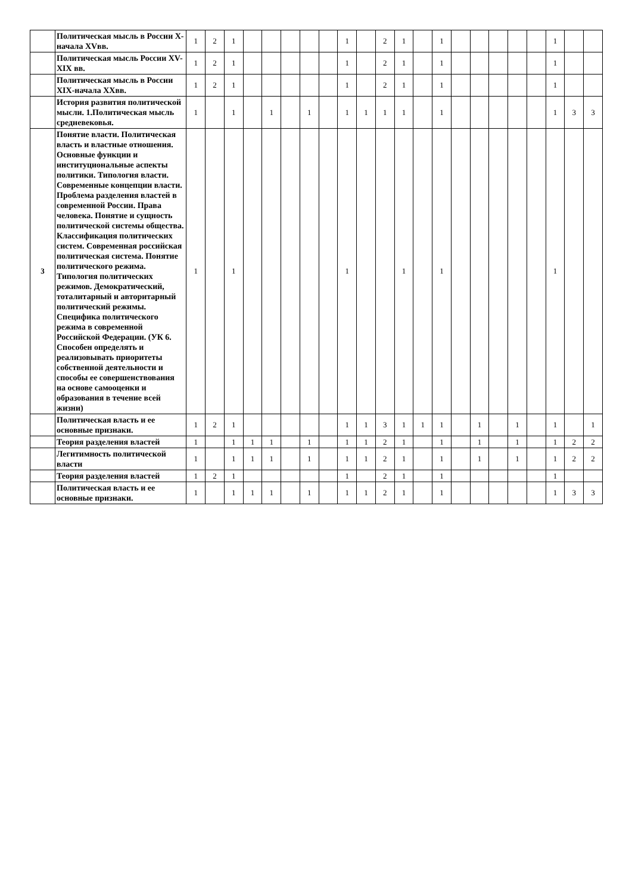| | Политическая мысль в России X-начала XVвв. | 1 | 2 | 1 | | | | | | 1 | | 2 | 1 | | 1 | | | | | | 1 | | |
| | Политическая мысль России XV-XIX вв. | 1 | 2 | 1 | | | | | | 1 | | 2 | 1 | | 1 | | | | | | 1 | | |
| | Политическая мысль в России XIX-начала XXвв. | 1 | 2 | 1 | | | | | | 1 | | 2 | 1 | | 1 | | | | | | 1 | | |
| | История развития политической мысли. 1.Политическая мысль средневековья. | 1 | | 1 | | 1 | | 1 | | 1 | 1 | 1 | 1 | | 1 | | | | | | 1 | 3 | 3 |
| 3 | Понятие власти. Политическая власть и властные отношения. Основные функции и институциональные аспекты политики. Типология власти. Современные концепции власти. Проблема разделения властей в современной России. Права человека. Понятие и сущность политической системы общества. Классификация политических систем. Современная российская политическая система. Понятие политического режима. Типология политических режимов. Демократический, тоталитарный и авторитарный политический режимы. Специфика политического режима в современной Российской Федерации. (УК 6. Способен определять и реализовывать приоритеты собственной деятельности и способы ее совершенствования на основе самооценки и образования в течение всей жизни) | 1 | | 1 | | | | | | 1 | | | 1 | | 1 | | | | | | 1 | | |
| | Политическая власть и ее основные признаки. | 1 | 2 | 1 | | | | | | 1 | 1 | 3 | 1 | 1 | 1 | | 1 | | 1 | | 1 | | 1 |
| | Теория разделения властей | 1 | | 1 | 1 | 1 | | 1 | | 1 | 1 | 2 | 1 | | 1 | | 1 | | 1 | | 1 | 2 | 2 |
| | Легитимность политической власти | 1 | | 1 | 1 | 1 | | 1 | | 1 | 1 | 2 | 1 | | 1 | | 1 | | 1 | | 1 | 2 | 2 |
| | Теория разделения властей | 1 | 2 | 1 | | | | | | 1 | | 2 | 1 | | 1 | | | | | | 1 | | |
| | Политическая власть и ее основные признаки. | 1 | | 1 | 1 | 1 | | 1 | | 1 | 1 | 2 | 1 | | 1 | | | | | | 1 | 3 | 3 |